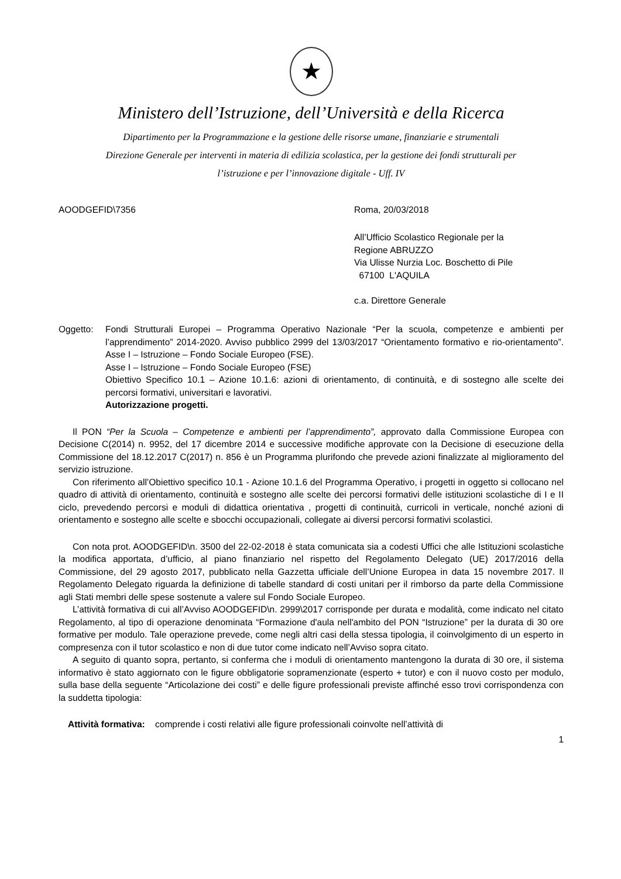★
Ministero dell’Istruzione, dell’Università e della Ricerca
Dipartimento per la Programmazione e la gestione delle risorse umane, finanziarie e strumentali
Direzione Generale per interventi in materia di edilizia scolastica, per la gestione dei fondi strutturali per
l’istruzione e per l’innovazione digitale - Uff. IV
AOODGEFID\7356 Roma, 20/03/2018
All’Ufficio Scolastico Regionale per la
Regione ABRUZZO
Via Ulisse Nurzia Loc. Boschetto di Pile
67100 L'AQUILA
c.a. Direttore Generale
Oggetto: Fondi Strutturali Europei – Programma Operativo Nazionale “Per la scuola, competenze e ambienti per l’apprendimento” 2014-2020. Avviso pubblico 2999 del 13/03/2017 “Orientamento formativo e rio-orientamento”. Asse I – Istruzione – Fondo Sociale Europeo (FSE).
Asse I – Istruzione – Fondo Sociale Europeo (FSE)
Obiettivo Specifico 10.1 – Azione 10.1.6: azioni di orientamento, di continuità, e di sostegno alle scelte dei percorsi formativi, universitari e lavorativi.
Autorizzazione progetti.
Il PON “Per la Scuola – Competenze e ambienti per l’apprendimento”, approvato dalla Commissione Europea con Decisione C(2014) n. 9952, del 17 dicembre 2014 e successive modifiche approvate con la Decisione di esecuzione della Commissione del 18.12.2017 C(2017) n. 856 è un Programma plurifondo che prevede azioni finalizzate al miglioramento del servizio istruzione.
Con riferimento all’Obiettivo specifico 10.1 - Azione 10.1.6 del Programma Operativo, i progetti in oggetto si collocano nel quadro di attività di orientamento, continuità e sostegno alle scelte dei percorsi formativi delle istituzioni scolastiche di I e II ciclo, prevedendo percorsi e moduli di didattica orientativa , progetti di continuità, curricoli in verticale, nonché azioni di orientamento e sostegno alle scelte e sbocchi occupazionali, collegate ai diversi percorsi formativi scolastici.
Con nota prot. AOODGEFID\n. 3500 del 22-02-2018 è stata comunicata sia a codesti Uffici che alle Istituzioni scolastiche la modifica apportata, d’ufficio, al piano finanziario nel rispetto del Regolamento Delegato (UE) 2017/2016 della Commissione, del 29 agosto 2017, pubblicato nella Gazzetta ufficiale dell’Unione Europea in data 15 novembre 2017. Il Regolamento Delegato riguarda la definizione di tabelle standard di costi unitari per il rimborso da parte della Commissione agli Stati membri delle spese sostenute a valere sul Fondo Sociale Europeo.
L’attività formativa di cui all’Avviso AOODGEFID\n. 2999\2017 corrisponde per durata e modalità, come indicato nel citato Regolamento, al tipo di operazione denominata “Formazione d'aula nell'ambito del PON “Istruzione” per la durata di 30 ore formative per modulo. Tale operazione prevede, come negli altri casi della stessa tipologia, il coinvolgimento di un esperto in compresenza con il tutor scolastico e non di due tutor come indicato nell’Avviso sopra citato.
A seguito di quanto sopra, pertanto, si conferma che i moduli di orientamento mantengono la durata di 30 ore, il sistema informativo è stato aggiornato con le figure obbligatorie sopramenzionate (esperto + tutor) e con il nuovo costo per modulo, sulla base della seguente “Articolazione dei costi” e delle figure professionali previste affinché esso trovi corrispondenza con la suddetta tipologia:
Attività formativa: comprende i costi relativi alle figure professionali coinvolte nell’attività di
1